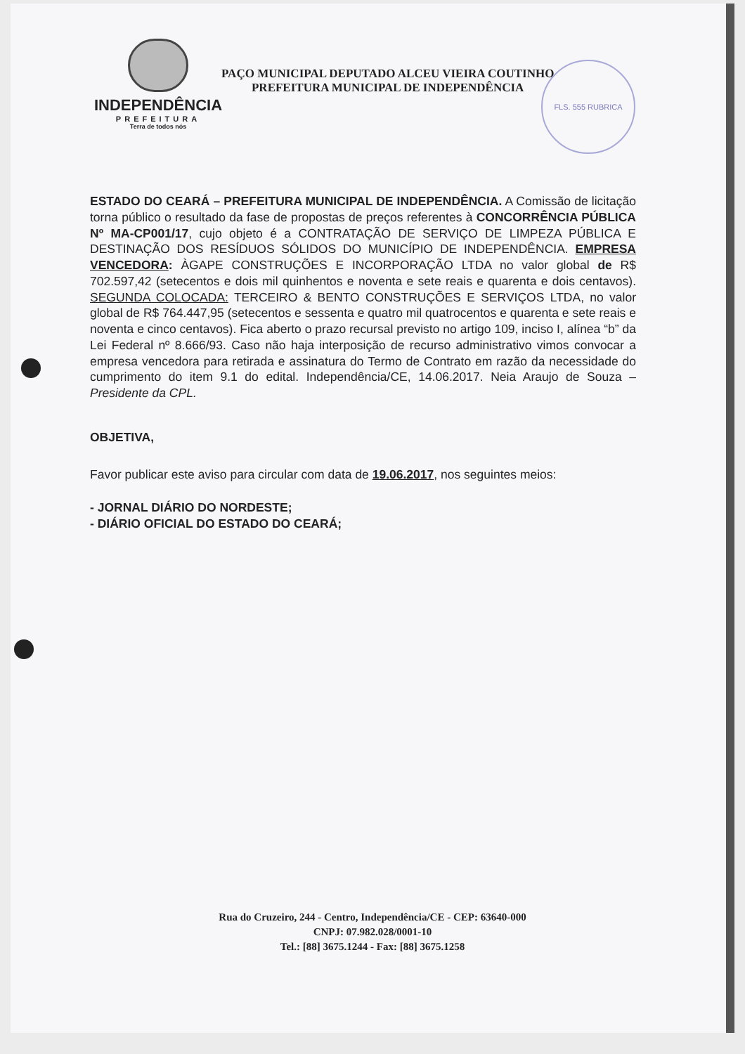FLS. 555 RUBRICA
INDEPENDÊNCIA
PREFEITURA
Terra de todos nós
PAÇO MUNICIPAL DEPUTADO ALCEU VIEIRA COUTINHO
PREFEITURA MUNICIPAL DE INDEPENDÊNCIA
ESTADO DO CEARÁ – PREFEITURA MUNICIPAL DE INDEPENDÊNCIA. A Comissão de licitação torna público o resultado da fase de propostas de preços referentes à CONCORRÊNCIA PÚBLICA Nº MA-CP001/17, cujo objeto é a CONTRATAÇÃO DE SERVIÇO DE LIMPEZA PÚBLICA E DESTINAÇÃO DOS RESÍDUOS SÓLIDOS DO MUNICÍPIO DE INDEPENDÊNCIA. EMPRESA VENCEDORA: ÀGAPE CONSTRUÇÕES E INCORPORAÇÃO LTDA no valor global de R$ 702.597,42 (setecentos e dois mil quinhentos e noventa e sete reais e quarenta e dois centavos). SEGUNDA COLOCADA: TERCEIRO & BENTO CONSTRUÇÕES E SERVIÇOS LTDA, no valor global de R$ 764.447,95 (setecentos e sessenta e quatro mil quatrocentos e quarenta e sete reais e noventa e cinco centavos). Fica aberto o prazo recursal previsto no artigo 109, inciso I, alínea “b” da Lei Federal nº 8.666/93. Caso não haja interposição de recurso administrativo vimos convocar a empresa vencedora para retirada e assinatura do Termo de Contrato em razão da necessidade do cumprimento do item 9.1 do edital. Independência/CE, 14.06.2017. Neia Araujo de Souza – Presidente da CPL.
OBJETIVA,
Favor publicar este aviso para circular com data de 19.06.2017, nos seguintes meios:
- JORNAL DIÁRIO DO NORDESTE;
- DIÁRIO OFICIAL DO ESTADO DO CEARÁ;
Rua do Cruzeiro, 244 - Centro, Independência/CE - CEP: 63640-000
CNPJ: 07.982.028/0001-10
Tel.: [88] 3675.1244 - Fax: [88] 3675.1258